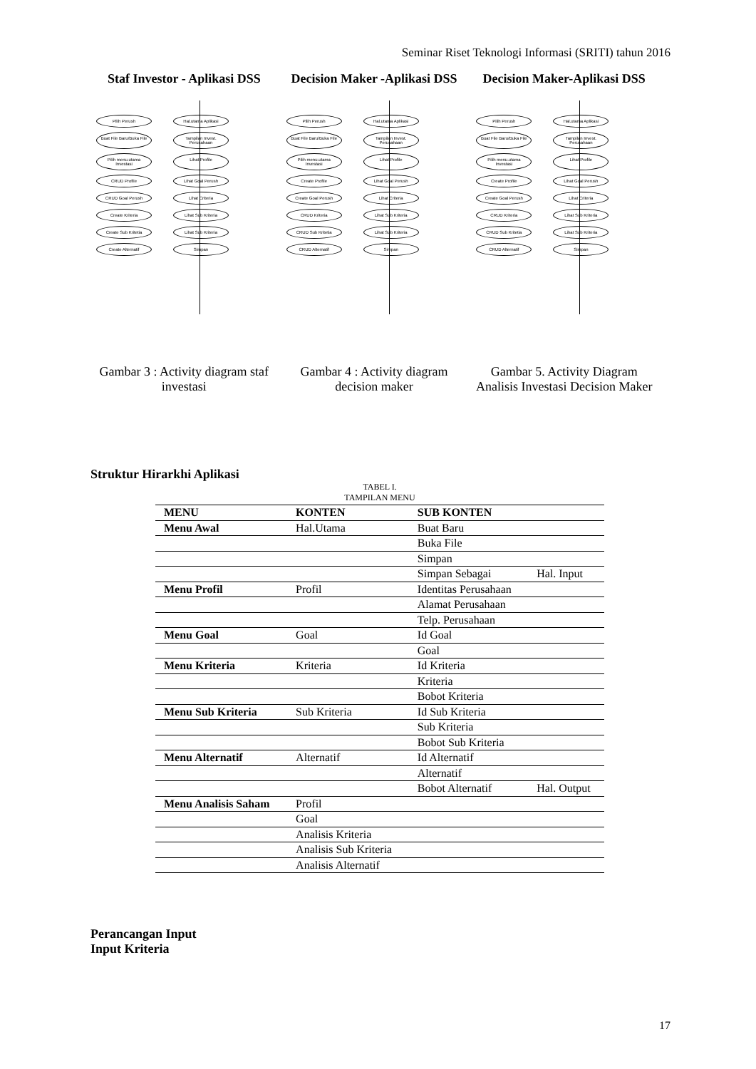Seminar Riset Teknologi Informasi (SRITI) tahun 2016
Staf Investor - Aplikasi DSS
Pilih Perush Hal.utama Aplikasi Buat File Baru/Buka File Tampilan Invest. Perusahaan Pilih menu.utama Investasi Lihat Profile CRUD Profile Lihat Goal Perush CRUD Goal Perush Lihat Criteria Create Kriteria Lihat Sub Kriteria Create Sub Kritetia Lihat Sub Kriteria Create Alternatif Simpan
Gambar 3 : Activity diagram staf investasi
Decision Maker -Aplikasi DSS
Pilih Perush Hal.utama Aplikasi Buat File Baru/Buka File Tampilan Invest. Perusahaan Pilih menu.utama Investasi Lihat Profile Create Profile Lihat Goal Perush Create Goal Perush Lihat Criteria CRUD Kriteria Lihat Sub Kriteria CRUD Sub Kritetia Lihat Sub Kriteria CRUD Alternatif Simpan
Gambar 4 : Activity diagram decision maker
Decision Maker-Aplikasi DSS
Pilih Perush Hal.utama Aplikasi Buat File Baru/Buka File Tampilan Invest. Perusahaan Pilih menu.utama Investasi Lihat Profile Create Profile Lihat Goal Perush Create Goal Perush Lihat Criteria CRUD Kriteria Lihat Sub Kriteria CRUD Sub Kritetia Lihat Sub Kriteria CRUD Alternatif Simpan
Gambar 5. Activity Diagram Analisis Investasi Decision Maker
Struktur Hirarkhi Aplikasi
TABEL I.
TAMPILAN MENU
| MENU | KONTEN | SUB KONTEN | |
| --- | --- | --- | --- |
| Menu Awal | Hal.Utama | Buat Baru | |
| | | Buka File | |
| | | Simpan | |
| | | Simpan Sebagai | Hal. Input |
| Menu Profil | Profil | Identitas Perusahaan | |
| | | Alamat Perusahaan | |
| | | Telp. Perusahaan | |
| Menu Goal | Goal | Id Goal | |
| | | Goal | |
| Menu Kriteria | Kriteria | Id Kriteria | |
| | | Kriteria | |
| | | Bobot Kriteria | |
| Menu Sub Kriteria | Sub Kriteria | Id Sub Kriteria | |
| | | Sub Kriteria | |
| | | Bobot Sub Kriteria | |
| Menu Alternatif | Alternatif | Id Alternatif | |
| | | Alternatif | |
| | | Bobot Alternatif | Hal. Output |
| Menu Analisis Saham | Profil | | |
| | Goal | | |
| | Analisis Kriteria | | |
| | Analisis Sub Kriteria | | |
| | Analisis Alternatif | | |
Perancangan Input
Input Kriteria
17